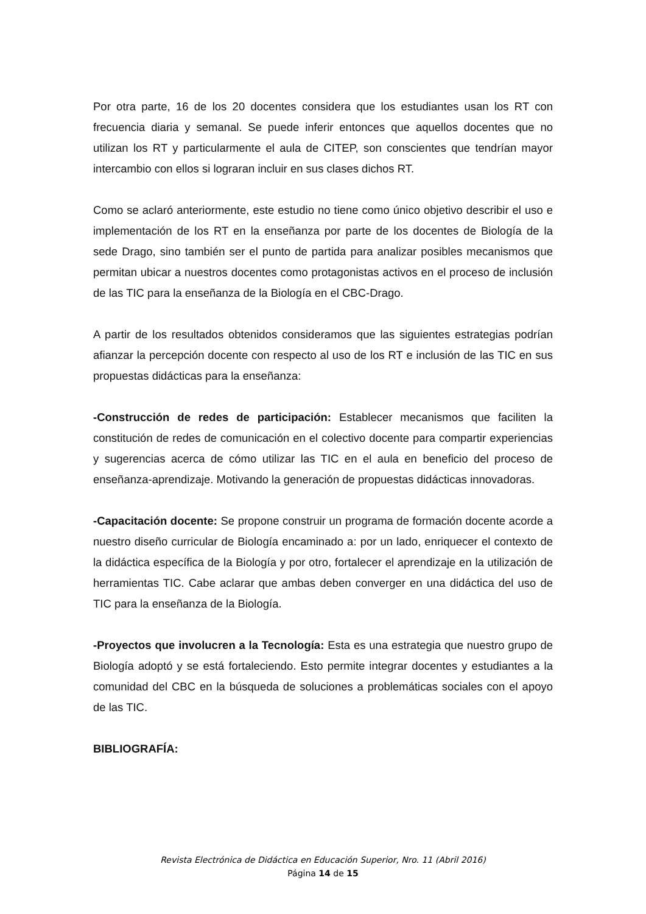Por otra parte, 16 de los 20 docentes considera que los estudiantes usan los RT con frecuencia diaria y semanal. Se puede inferir entonces que aquellos docentes que no utilizan los RT y particularmente el aula de CITEP, son conscientes que tendrían mayor intercambio con ellos si lograran incluir en sus clases dichos RT.
Como se aclaró anteriormente, este estudio no tiene como único objetivo describir el uso e implementación de los RT en la enseñanza por parte de los docentes de Biología de la sede Drago, sino también ser el punto de partida para analizar posibles mecanismos que permitan ubicar a nuestros docentes como protagonistas activos en el proceso de inclusión de las TIC para la enseñanza de la Biología en el CBC-Drago.
A partir de los resultados obtenidos consideramos que las siguientes estrategias podrían afianzar la percepción docente con respecto al uso de los RT e inclusión de las TIC en sus propuestas didácticas para la enseñanza:
-Construcción de redes de participación: Establecer mecanismos que faciliten la constitución de redes de comunicación en el colectivo docente para compartir experiencias y sugerencias acerca de cómo utilizar las TIC en el aula en beneficio del proceso de enseñanza-aprendizaje. Motivando la generación de propuestas didácticas innovadoras.
-Capacitación docente: Se propone construir un programa de formación docente acorde a nuestro diseño curricular de Biología encaminado a: por un lado, enriquecer el contexto de la didáctica específica de la Biología y por otro, fortalecer el aprendizaje en la utilización de herramientas TIC. Cabe aclarar que ambas deben converger en una didáctica del uso de TIC para la enseñanza de la Biología.
-Proyectos que involucren a la Tecnología: Esta es una estrategia que nuestro grupo de Biología adoptó y se está fortaleciendo. Esto permite integrar docentes y estudiantes a la comunidad del CBC en la búsqueda de soluciones a problemáticas sociales con el apoyo de las TIC.
BIBLIOGRAFÍA:
Revista Electrónica de Didáctica en Educación Superior, Nro. 11 (Abril 2016)
Página 14 de 15